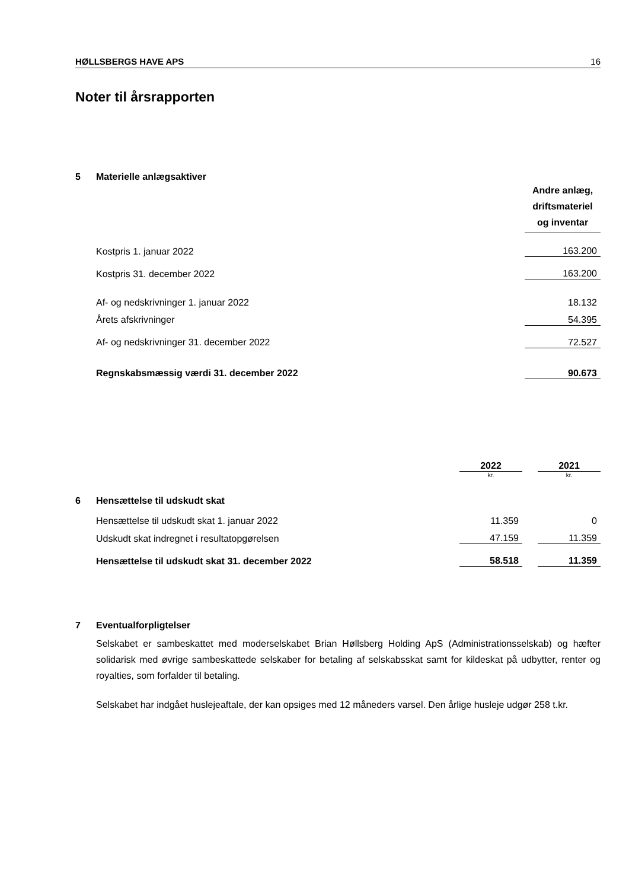HØLLSBERGS HAVE APS 16
Noter til årsrapporten
| 5 | Materielle anlægsaktiver | |
| | | Andre anlæg, driftsmateriel og inventar |
| | Kostpris 1. januar 2022 | 163.200 |
| | Kostpris 31. december 2022 | 163.200 |
| | Af- og nedskrivninger 1. januar 2022 | 18.132 |
| | Årets afskrivninger | 54.395 |
| | Af- og nedskrivninger 31. december 2022 | 72.527 |
| | Regnskabsmæssig værdi 31. december 2022 | 90.673 |
| | | 2022 | | 2021 |
| | | kr. | | kr. |
| 6 | Hensættelse til udskudt skat | | | |
| | Hensættelse til udskudt skat 1. januar 2022 | 11.359 | | 0 |
| | Udskudt skat indregnet i resultatopgørelsen | 47.159 | | 11.359 |
| | Hensættelse til udskudt skat 31. december 2022 | 58.518 | | 11.359 |
7 Eventualforpligtelser
Selskabet er sambeskattet med moderselskabet Brian Høllsberg Holding ApS (Administrationsselskab) og hæfter solidarisk med øvrige sambeskattede selskaber for betaling af selskabsskat samt for kildeskat på udbytter, renter og royalties, som forfalder til betaling.
Selskabet har indgået huslejeaftale, der kan opsiges med 12 måneders varsel. Den årlige husleje udgør 258 t.kr.